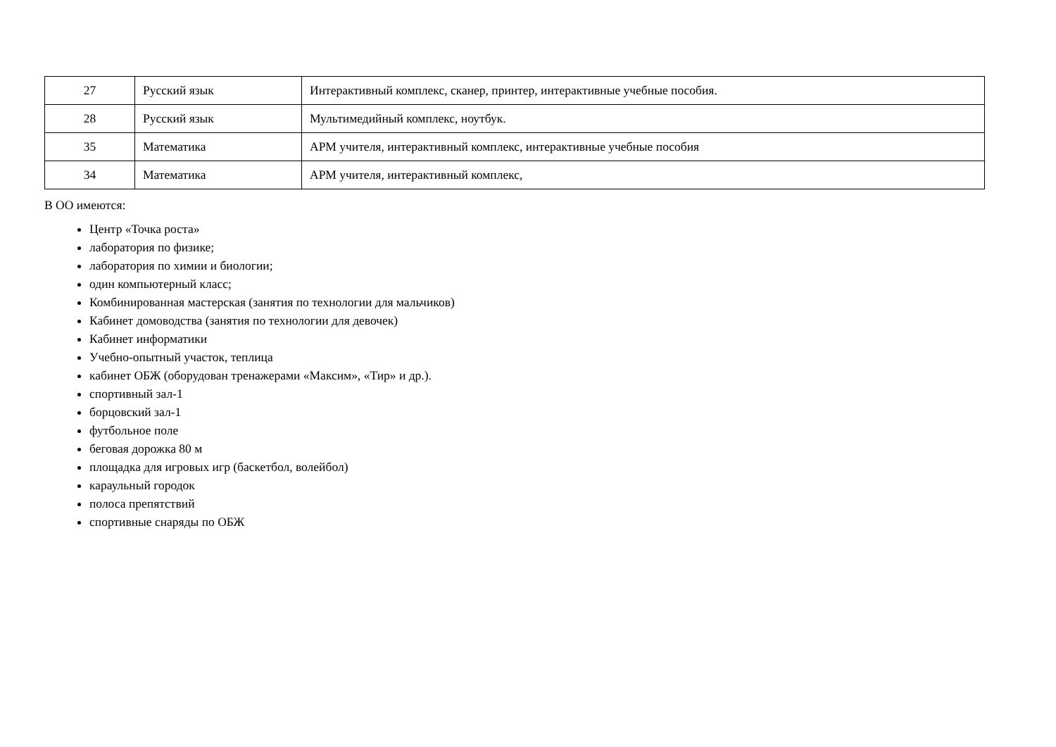| 27 | Русский язык | Интерактивный комплекс, сканер, принтер, интерактивные учебные пособия. |
| 28 | Русский язык | Мультимедийный комплекс, ноутбук. |
| 35 | Математика | АРМ учителя, интерактивный комплекс, интерактивные учебные пособия |
| 34 | Математика | АРМ учителя, интерактивный комплекс, |
В ОО имеются:
Центр «Точка роста»
лаборатория по физике;
лаборатория по химии и биологии;
один компьютерный класс;
Комбинированная мастерская (занятия по технологии для мальчиков)
Кабинет домоводства (занятия по технологии для девочек)
Кабинет информатики
Учебно-опытный участок, теплица
кабинет ОБЖ (оборудован тренажерами «Максим», «Тир» и др.).
спортивный зал-1
борцовский зал-1
футбольное поле
беговая дорожка 80 м
площадка для игровых игр (баскетбол, волейбол)
караульный городок
полоса препятствий
спортивные снаряды по ОБЖ